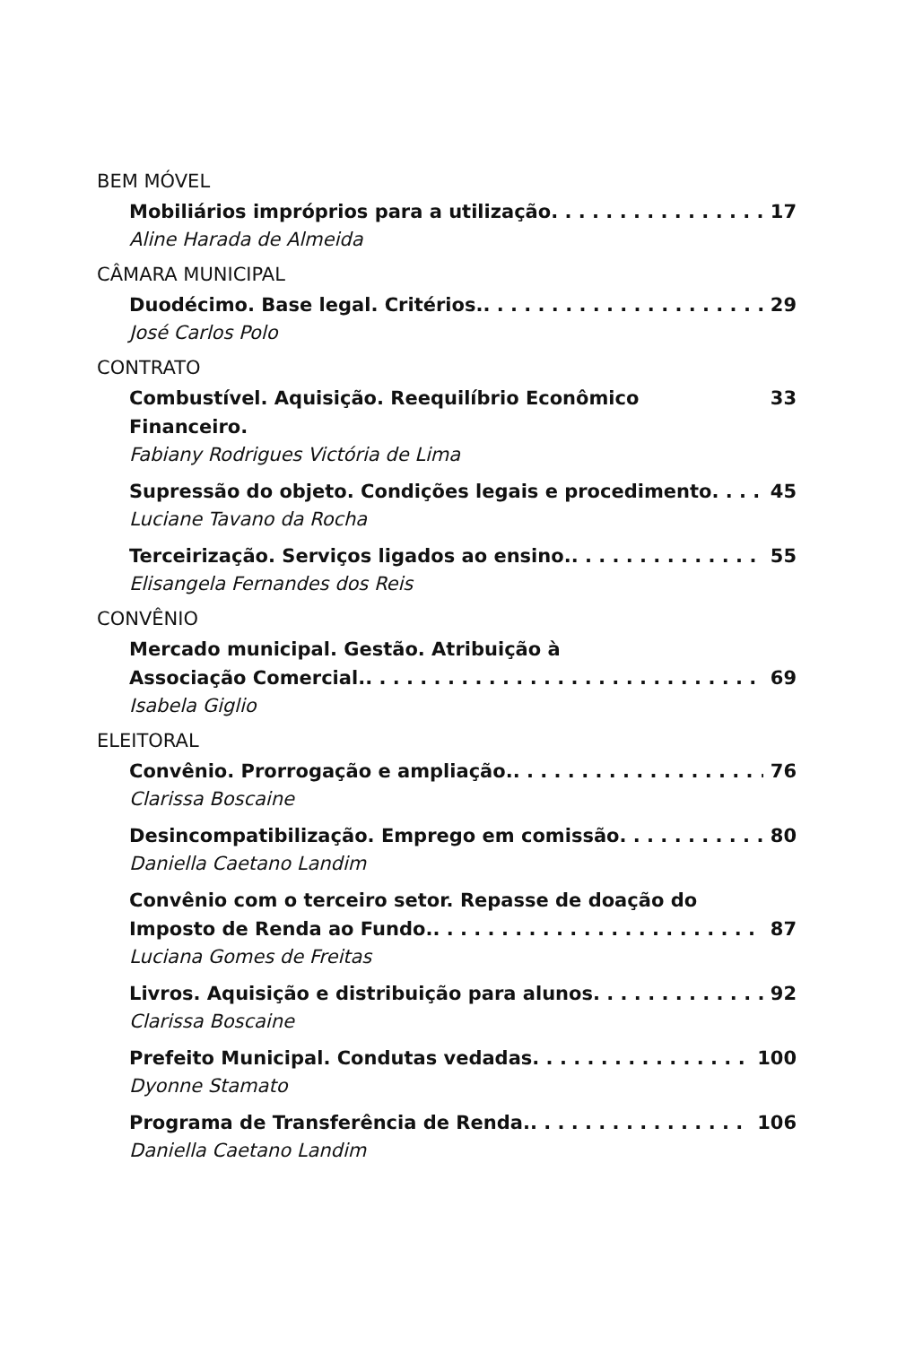BEM MÓVEL
Mobiliários impróprios para a utilização 17
Aline Harada de Almeida
CÂMARA MUNICIPAL
Duodécimo. Base legal. Critérios. 29
José Carlos Polo
CONTRATO
Combustível. Aquisição. Reequilíbrio Econômico Financeiro. 33
Fabiany Rodrigues Victória de Lima
Supressão do objeto. Condições legais e procedimento 45
Luciane Tavano da Rocha
Terceirização. Serviços ligados ao ensino. 55
Elisangela Fernandes dos Reis
CONVÊNIO
Mercado municipal. Gestão. Atribuição à
Associação Comercial. 69
Isabela Giglio
ELEITORAL
Convênio. Prorrogação e ampliação. 76
Clarissa Boscaine
Desincompatibilização. Emprego em comissão 80
Daniella Caetano Landim
Convênio com o terceiro setor. Repasse de doação do
Imposto de Renda ao Fundo. 87
Luciana Gomes de Freitas
Livros. Aquisição e distribuição para alunos 92
Clarissa Boscaine
Prefeito Municipal. Condutas vedadas 100
Dyonne Stamato
Programa de Transferência de Renda. 106
Daniella Caetano Landim